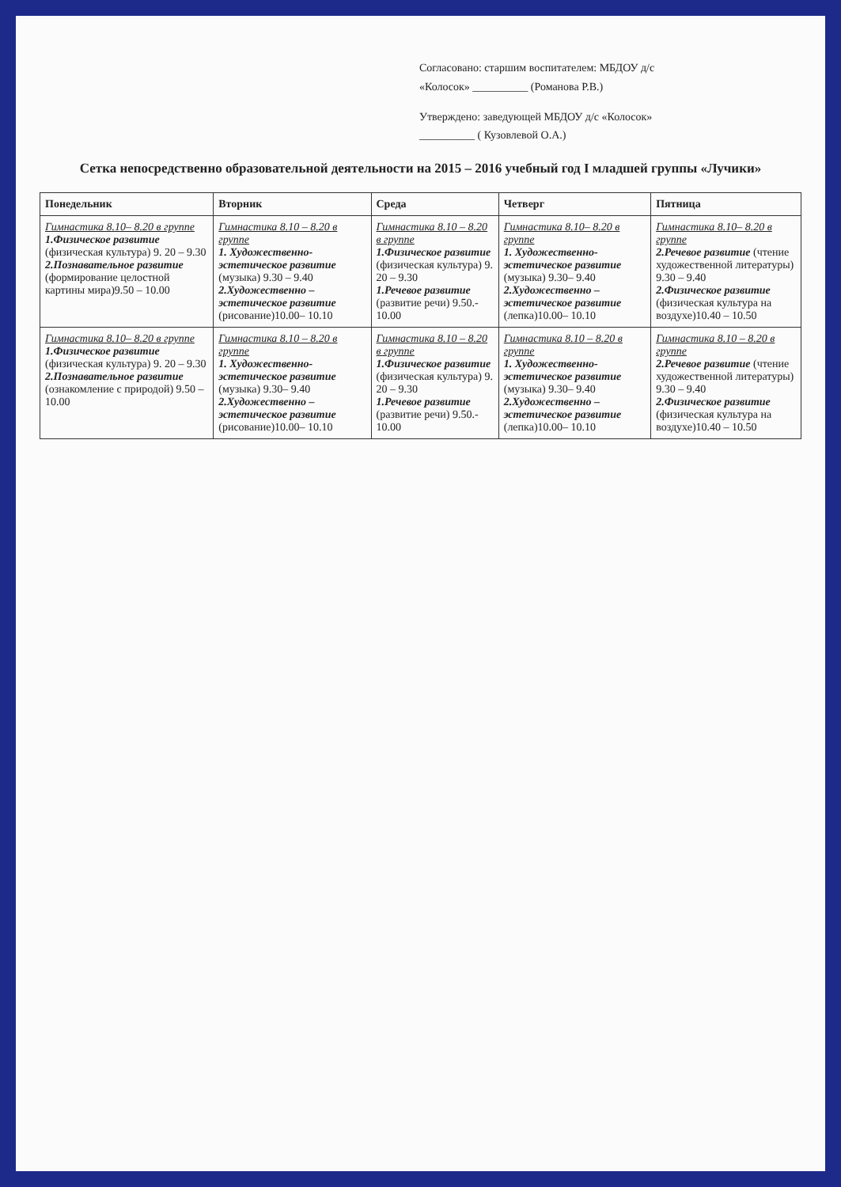Согласовано: старшим воспитателем: МБДОУ д/с
«Колосок» __________ (Романова Р.В.)
Утверждено: заведующей МБДОУ д/с «Колосок»
__________ ( Кузовлевой О.А.)
Сетка непосредственно образовательной деятельности на 2015 – 2016 учебный год I младшей группы «Лучики»
| Понедельник | Вторник | Среда | Четверг | Пятница |
| --- | --- | --- | --- | --- |
| Гимнастика 8.10– 8.20 в группе 1.Физическое развитие (физическая культура) 9. 20 – 9.30 2.Познавательное развитие (формирование целостной картины мира)9.50 – 10.00 | Гимнастика 8.10 – 8.20 в группе 1. Художественно-эстетическое развитие (музыка) 9.30 – 9.40 2.Художественно – эстетическое развитие (рисование)10.00– 10.10 | Гимнастика 8.10 – 8.20 в группе 1.Физическое развитие (физическая культура) 9. 20 – 9.30 1.Речевое развитие (развитие речи) 9.50.- 10.00 | Гимнастика 8.10– 8.20 в группе 1. Художественно-эстетическое развитие (музыка) 9.30– 9.40 2.Художественно – эстетическое развитие (лепка)10.00– 10.10 | Гимнастика 8.10– 8.20 в группе 2.Речевое развитие (чтение художественной литературы) 9.30 – 9.40 2.Физическое развитие (физическая культура на воздухе)10.40 – 10.50 |
| Гимнастика 8.10– 8.20 в группе 1.Физическое развитие (физическая культура) 9. 20 – 9.30 2.Познавательное развитие (ознакомление с природой) 9.50 – 10.00 | Гимнастика 8.10 – 8.20 в группе 1. Художественно-эстетическое развитие (музыка) 9.30– 9.40 2.Художественно – эстетическое развитие (рисование)10.00– 10.10 | Гимнастика 8.10 – 8.20 в группе 1.Физическое развитие (физическая культура) 9. 20 – 9.30 1.Речевое развитие (развитие речи) 9.50.- 10.00 | Гимнастика 8.10 – 8.20 в группе 1. Художественно-эстетическое развитие (музыка) 9.30– 9.40 2.Художественно – эстетическое развитие (лепка)10.00– 10.10 | Гимнастика 8.10 – 8.20 в группе 2.Речевое развитие (чтение художественной литературы) 9.30 – 9.40 2.Физическое развитие (физическая культура на воздухе)10.40 – 10.50 |